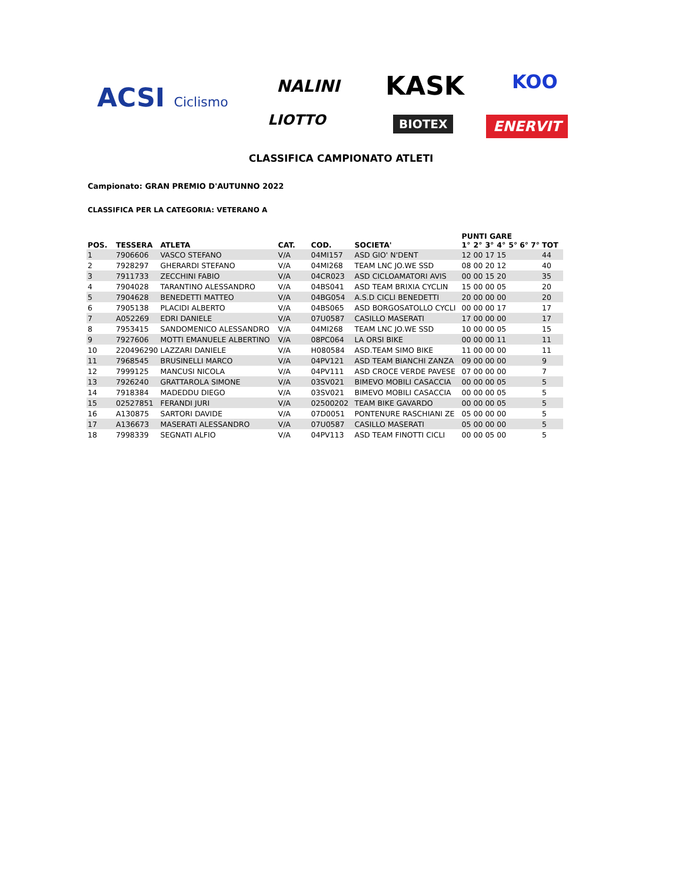ACSI Ciclismo NALINI KASK KOO
LIOTTO BIOTEX ENERVIT
CLASSIFICA CAMPIONATO ATLETI
Campionato: GRAN PREMIO D'AUTUNNO 2022
CLASSIFICA PER LA CATEGORIA: VETERANO A
| POS. | TESSERA | ATLETA | CAT. | COD. | SOCIETA' | PUNTI GARE | | | | | | | TOT |
| --- | --- | --- | --- | --- | --- | --- | --- | --- | --- | --- | --- | --- | --- |
| | | | | | | 1° | 2° | 3° | 4° | 5° | 6° | 7° | |
| 1 | 7906606 | VASCO STEFANO | V/A | 04MI157 | ASD GIO' N'DENT | 12 | 00 | 17 | 15 | | | | 44 |
| 2 | 7928297 | GHERARDI STEFANO | V/A | 04MI268 | TEAM LNC JO.WE SSD | 08 | 00 | 20 | 12 | | | | 40 |
| 3 | 7911733 | ZECCHINI FABIO | V/A | 04CR023 | ASD CICLOAMATORI AVIS | 00 | 00 | 15 | 20 | | | | 35 |
| 4 | 7904028 | TARANTINO ALESSANDRO | V/A | 04BS041 | ASD TEAM BRIXIA CYCLIN | 15 | 00 | 00 | 05 | | | | 20 |
| 5 | 7904628 | BENEDETTI MATTEO | V/A | 04BG054 | A.S.D CICLI BENEDETTI | 20 | 00 | 00 | 00 | | | | 20 |
| 6 | 7905138 | PLACIDI ALBERTO | V/A | 04BS065 | ASD BORGOSATOLLO CYCLI | 00 | 00 | 00 | 17 | | | | 17 |
| 7 | A052269 | EDRI DANIELE | V/A | 07U0587 | CASILLO MASERATI | 17 | 00 | 00 | 00 | | | | 17 |
| 8 | 7953415 | SANDOMENICO ALESSANDRO | V/A | 04MI268 | TEAM LNC JO.WE SSD | 10 | 00 | 00 | 05 | | | | 15 |
| 9 | 7927606 | MOTTI EMANUELE ALBERTINO | V/A | 08PC064 | LA ORSI BIKE | 00 | 00 | 00 | 11 | | | | 11 |
| 10 | 220496290 | LAZZARI DANIELE | V/A | H080584 | ASD.TEAM SIMO BIKE | 11 | 00 | 00 | 00 | | | | 11 |
| 11 | 7968545 | BRUSINELLI MARCO | V/A | 04PV121 | ASD TEAM BIANCHI ZANZA | 09 | 00 | 00 | 00 | | | | 9 |
| 12 | 7999125 | MANCUSI NICOLA | V/A | 04PV111 | ASD CROCE VERDE PAVESE | 07 | 00 | 00 | 00 | | | | 7 |
| 13 | 7926240 | GRATTAROLA SIMONE | V/A | 03SV021 | BIMEVO MOBILI CASACCIA | 00 | 00 | 00 | 05 | | | | 5 |
| 14 | 7918384 | MADEDDU DIEGO | V/A | 03SV021 | BIMEVO MOBILI CASACCIA | 00 | 00 | 00 | 05 | | | | 5 |
| 15 | 02527851 | FERANDI JURI | V/A | 02500202 | TEAM BIKE GAVARDO | 00 | 00 | 00 | 05 | | | | 5 |
| 16 | A130875 | SARTORI DAVIDE | V/A | 07D0051 | PONTENURE RASCHIANI ZE | 05 | 00 | 00 | 00 | | | | 5 |
| 17 | A136673 | MASERATI ALESSANDRO | V/A | 07U0587 | CASILLO MASERATI | 05 | 00 | 00 | 00 | | | | 5 |
| 18 | 7998339 | SEGNATI ALFIO | V/A | 04PV113 | ASD TEAM FINOTTI CICLI | 00 | 00 | 05 | 00 | | | | 5 |